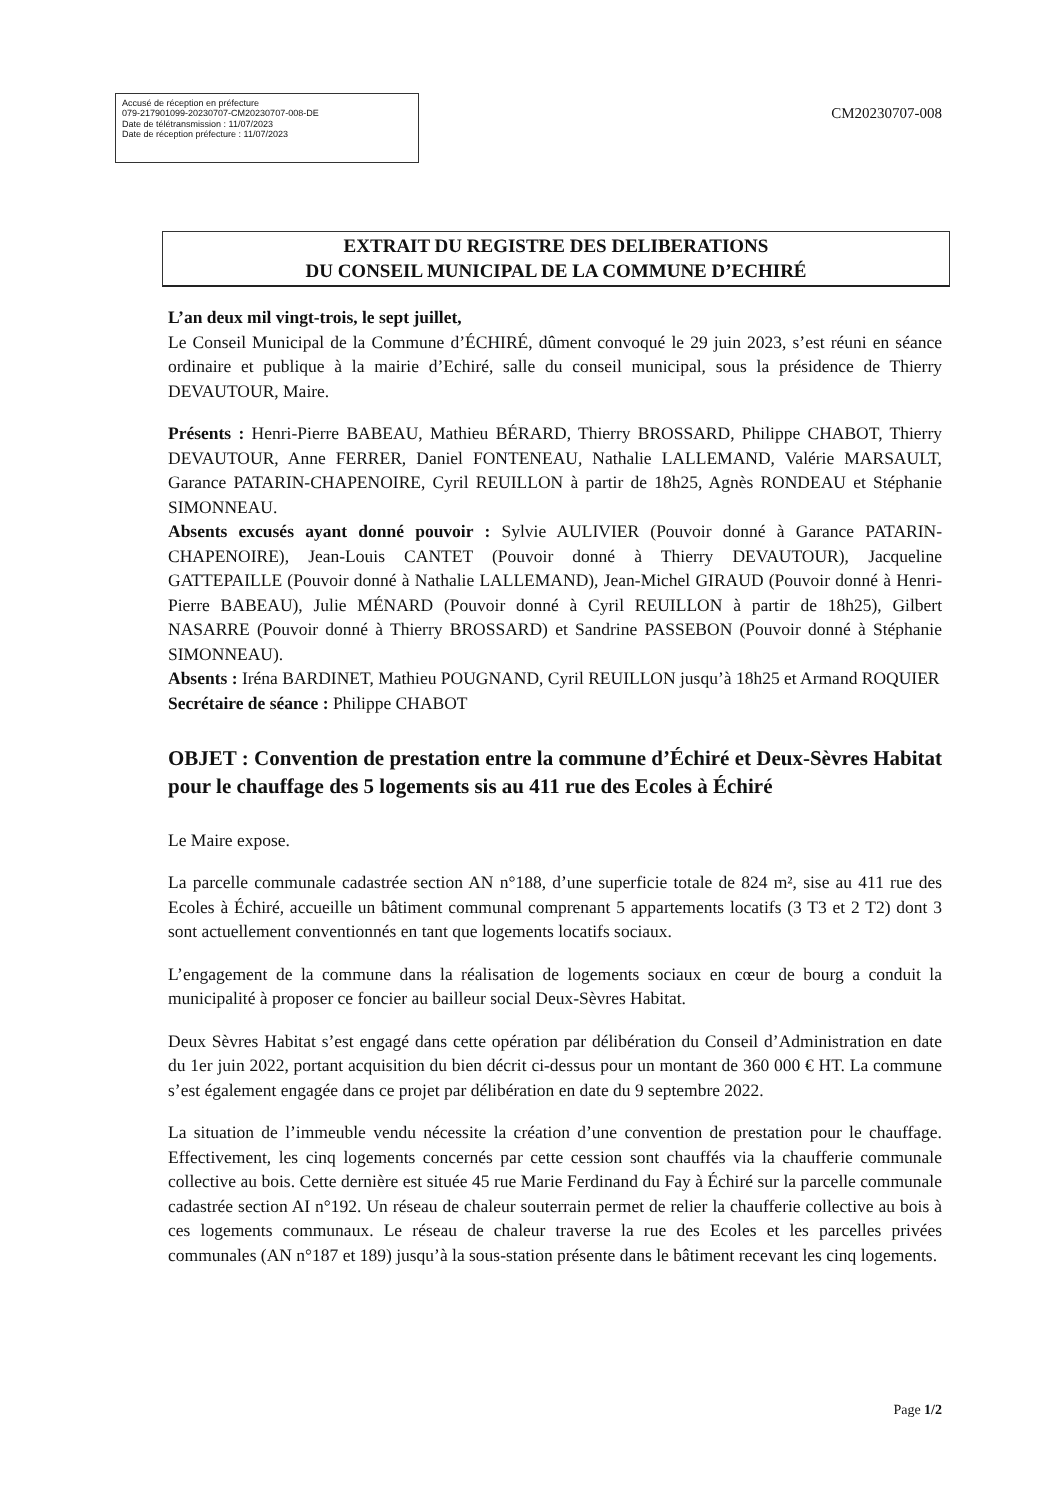Accusé de réception en préfecture
079-217901099-20230707-CM20230707-008-DE
Date de télétransmission : 11/07/2023
Date de réception préfecture : 11/07/2023
CM20230707-008
EXTRAIT DU REGISTRE DES DELIBERATIONS
DU CONSEIL MUNICIPAL DE LA COMMUNE D’ECHIRÉ
L’an deux mil vingt-trois, le sept juillet,
Le Conseil Municipal de la Commune d’ÉCHIRÉ, dûment convoqué le 29 juin 2023, s’est réuni en séance ordinaire et publique à la mairie d’Echiré, salle du conseil municipal, sous la présidence de Thierry DEVAUTOUR, Maire.
Présents : Henri-Pierre BABEAU, Mathieu BÉRARD, Thierry BROSSARD, Philippe CHABOT, Thierry DEVAUTOUR, Anne FERRER, Daniel FONTENEAU, Nathalie LALLEMAND, Valérie MARSAULT, Garance PATARIN-CHAPENOIRE, Cyril REUILLON à partir de 18h25, Agnès RONDEAU et Stéphanie SIMONNEAU.
Absents excusés ayant donné pouvoir : Sylvie AULIVIER (Pouvoir donné à Garance PATARIN-CHAPENOIRE), Jean-Louis CANTET (Pouvoir donné à Thierry DEVAUTOUR), Jacqueline GATTEPAILLE (Pouvoir donné à Nathalie LALLEMAND), Jean-Michel GIRAUD (Pouvoir donné à Henri-Pierre BABEAU), Julie MÉNARD (Pouvoir donné à Cyril REUILLON à partir de 18h25), Gilbert NASARRE (Pouvoir donné à Thierry BROSSARD) et Sandrine PASSEBON (Pouvoir donné à Stéphanie SIMONNEAU).
Absents : Iréna BARDINET, Mathieu POUGNAND, Cyril REUILLON jusqu’à 18h25 et Armand ROQUIER
Secrétaire de séance : Philippe CHABOT
OBJET : Convention de prestation entre la commune d’Échiré et Deux-Sèvres Habitat pour le chauffage des 5 logements sis au 411 rue des Ecoles à Échiré
Le Maire expose.
La parcelle communale cadastrée section AN n°188, d’une superficie totale de 824 m², sise au 411 rue des Ecoles à Échiré, accueille un bâtiment communal comprenant 5 appartements locatifs (3 T3 et 2 T2) dont 3 sont actuellement conventionnés en tant que logements locatifs sociaux.
L’engagement de la commune dans la réalisation de logements sociaux en cœur de bourg a conduit la municipalité à proposer ce foncier au bailleur social Deux-Sèvres Habitat.
Deux Sèvres Habitat s’est engagé dans cette opération par délibération du Conseil d’Administration en date du 1er juin 2022, portant acquisition du bien décrit ci-dessus pour un montant de 360 000 € HT. La commune s’est également engagée dans ce projet par délibération en date du 9 septembre 2022.
La situation de l’immeuble vendu nécessite la création d’une convention de prestation pour le chauffage. Effectivement, les cinq logements concernés par cette cession sont chauffés via la chaufferie communale collective au bois. Cette dernière est située 45 rue Marie Ferdinand du Fay à Échiré sur la parcelle communale cadastrée section AI n°192. Un réseau de chaleur souterrain permet de relier la chaufferie collective au bois à ces logements communaux. Le réseau de chaleur traverse la rue des Ecoles et les parcelles privées communales (AN n°187 et 189) jusqu’à la sous-station présente dans le bâtiment recevant les cinq logements.
Page 1/2